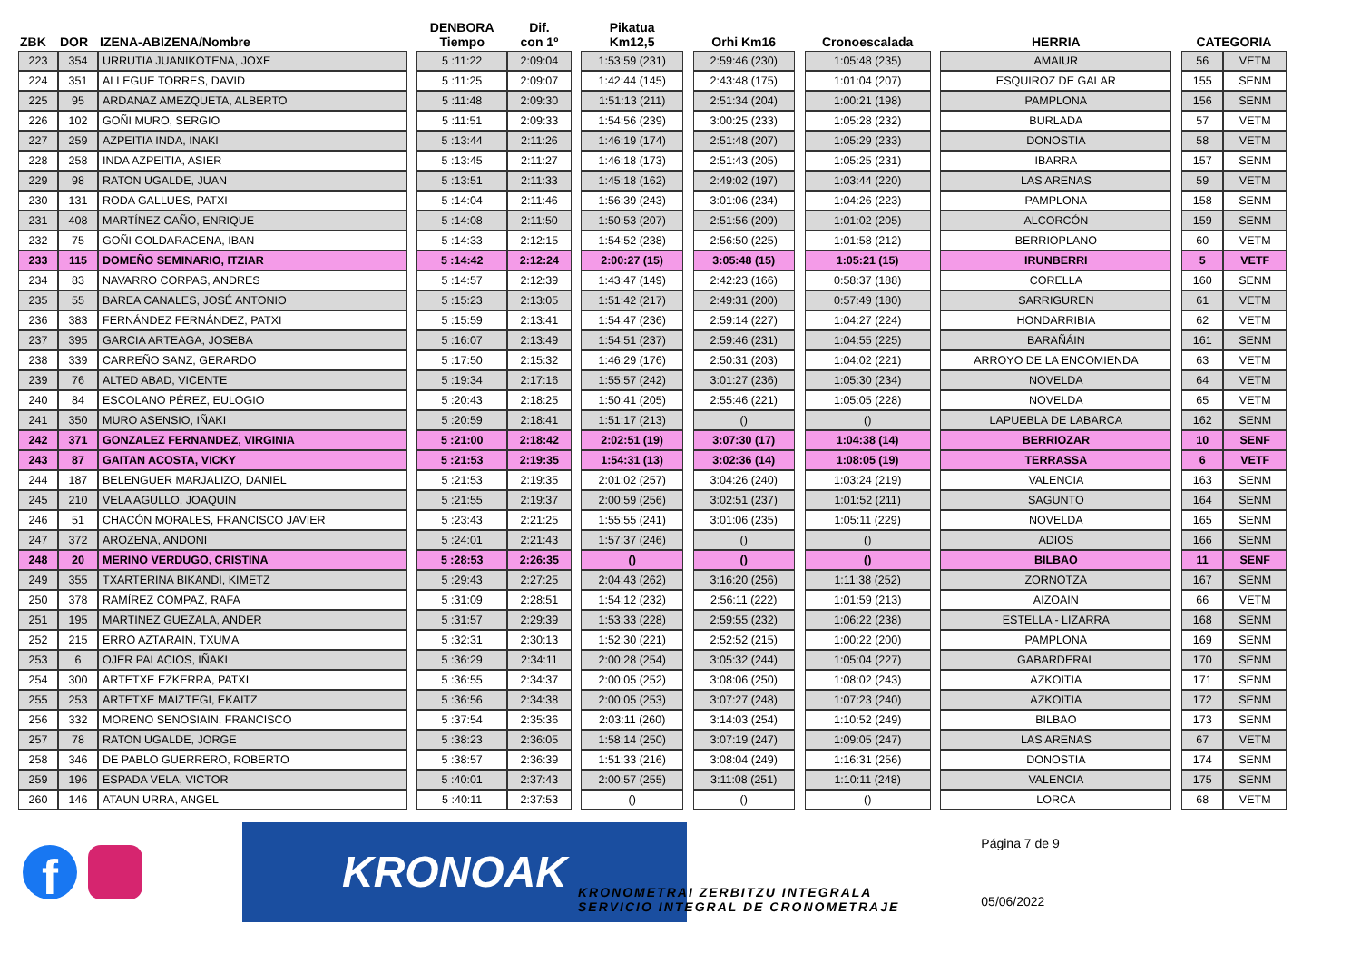| ZBK | DOR | IZENA-ABIZENA/Nombre | | DENBORA Tiempo | Dif. con 1º | | Pikatua Km12,5 | | Orhi Km16 | | Cronoescalada | | HERRIA | | CATEGORIA | |
| --- | --- | --- | --- | --- | --- | --- | --- | --- | --- | --- | --- | --- | --- | --- | --- | --- |
| 223 | 354 | URRUTIA JUANIKOTENA, JOXE | | 5 :11:22 | 2:09:04 | | 1:53:59 (231) | | 2:59:46 (230) | | 1:05:48 (235) | | AMAIUR | | 56 | VETM |
| 224 | 351 | ALLEGUE TORRES, DAVID | | 5 :11:25 | 2:09:07 | | 1:42:44 (145) | | 2:43:48 (175) | | 1:01:04 (207) | | ESQUIROZ DE GALAR | | 155 | SENM |
| 225 | 95 | ARDANAZ AMEZQUETA, ALBERTO | | 5 :11:48 | 2:09:30 | | 1:51:13 (211) | | 2:51:34 (204) | | 1:00:21 (198) | | PAMPLONA | | 156 | SENM |
| 226 | 102 | GOÑI MURO, SERGIO | | 5 :11:51 | 2:09:33 | | 1:54:56 (239) | | 3:00:25 (233) | | 1:05:28 (232) | | BURLADA | | 57 | VETM |
| 227 | 259 | AZPEITIA INDA, INAKI | | 5 :13:44 | 2:11:26 | | 1:46:19 (174) | | 2:51:48 (207) | | 1:05:29 (233) | | DONOSTIA | | 58 | VETM |
| 228 | 258 | INDA AZPEITIA, ASIER | | 5 :13:45 | 2:11:27 | | 1:46:18 (173) | | 2:51:43 (205) | | 1:05:25 (231) | | IBARRA | | 157 | SENM |
| 229 | 98 | RATON UGALDE, JUAN | | 5 :13:51 | 2:11:33 | | 1:45:18 (162) | | 2:49:02 (197) | | 1:03:44 (220) | | LAS ARENAS | | 59 | VETM |
| 230 | 131 | RODA GALLUES, PATXI | | 5 :14:04 | 2:11:46 | | 1:56:39 (243) | | 3:01:06 (234) | | 1:04:26 (223) | | PAMPLONA | | 158 | SENM |
| 231 | 408 | MARTÍNEZ CAÑO, ENRIQUE | | 5 :14:08 | 2:11:50 | | 1:50:53 (207) | | 2:51:56 (209) | | 1:01:02 (205) | | ALCORCÓN | | 159 | SENM |
| 232 | 75 | GOÑI GOLDARACENA, IBAN | | 5 :14:33 | 2:12:15 | | 1:54:52 (238) | | 2:56:50 (225) | | 1:01:58 (212) | | BERRIOPLANO | | 60 | VETM |
| 233 | 115 | DOMEÑO SEMINARIO, ITZIAR | | 5 :14:42 | 2:12:24 | | 2:00:27 (15) | | 3:05:48 (15) | | 1:05:21 (15) | | IRUNBERRI | | 5 | VETF |
| 234 | 83 | NAVARRO CORPAS, ANDRES | | 5 :14:57 | 2:12:39 | | 1:43:47 (149) | | 2:42:23 (166) | | 0:58:37 (188) | | CORELLA | | 160 | SENM |
| 235 | 55 | BAREA CANALES, JOSÉ ANTONIO | | 5 :15:23 | 2:13:05 | | 1:51:42 (217) | | 2:49:31 (200) | | 0:57:49 (180) | | SARRIGUREN | | 61 | VETM |
| 236 | 383 | FERNÁNDEZ FERNÁNDEZ, PATXI | | 5 :15:59 | 2:13:41 | | 1:54:47 (236) | | 2:59:14 (227) | | 1:04:27 (224) | | HONDARRIBIA | | 62 | VETM |
| 237 | 395 | GARCIA ARTEAGA, JOSEBA | | 5 :16:07 | 2:13:49 | | 1:54:51 (237) | | 2:59:46 (231) | | 1:04:55 (225) | | BARAÑÁIN | | 161 | SENM |
| 238 | 339 | CARREÑO SANZ, GERARDO | | 5 :17:50 | 2:15:32 | | 1:46:29 (176) | | 2:50:31 (203) | | 1:04:02 (221) | | ARROYO DE LA ENCOMIENDA | | 63 | VETM |
| 239 | 76 | ALTED ABAD, VICENTE | | 5 :19:34 | 2:17:16 | | 1:55:57 (242) | | 3:01:27 (236) | | 1:05:30 (234) | | NOVELDA | | 64 | VETM |
| 240 | 84 | ESCOLANO PÉREZ, EULOGIO | | 5 :20:43 | 2:18:25 | | 1:50:41 (205) | | 2:55:46 (221) | | 1:05:05 (228) | | NOVELDA | | 65 | VETM |
| 241 | 350 | MURO ASENSIO, IÑAKI | | 5 :20:59 | 2:18:41 | | 1:51:17 (213) | | () | | () | | LAPUEBLA DE LABARCA | | 162 | SENM |
| 242 | 371 | GONZALEZ FERNANDEZ, VIRGINIA | | 5 :21:00 | 2:18:42 | | 2:02:51 (19) | | 3:07:30 (17) | | 1:04:38 (14) | | BERRIOZAR | | 10 | SENF |
| 243 | 87 | GAITAN ACOSTA, VICKY | | 5 :21:53 | 2:19:35 | | 1:54:31 (13) | | 3:02:36 (14) | | 1:08:05 (19) | | TERRASSA | | 6 | VETF |
| 244 | 187 | BELENGUER MARJALIZO, DANIEL | | 5 :21:53 | 2:19:35 | | 2:01:02 (257) | | 3:04:26 (240) | | 1:03:24 (219) | | VALENCIA | | 163 | SENM |
| 245 | 210 | VELA AGULLO, JOAQUIN | | 5 :21:55 | 2:19:37 | | 2:00:59 (256) | | 3:02:51 (237) | | 1:01:52 (211) | | SAGUNTO | | 164 | SENM |
| 246 | 51 | CHACÓN MORALES, FRANCISCO JAVIER | | 5 :23:43 | 2:21:25 | | 1:55:55 (241) | | 3:01:06 (235) | | 1:05:11 (229) | | NOVELDA | | 165 | SENM |
| 247 | 372 | AROZENA, ANDONI | | 5 :24:01 | 2:21:43 | | 1:57:37 (246) | | () | | () | | ADIOS | | 166 | SENM |
| 248 | 20 | MERINO VERDUGO, CRISTINA | | 5 :28:53 | 2:26:35 | | () | | () | | () | | BILBAO | | 11 | SENF |
| 249 | 355 | TXARTERINA BIKANDI, KIMETZ | | 5 :29:43 | 2:27:25 | | 2:04:43 (262) | | 3:16:20 (256) | | 1:11:38 (252) | | ZORNOTZA | | 167 | SENM |
| 250 | 378 | RAMÍREZ COMPAZ, RAFA | | 5 :31:09 | 2:28:51 | | 1:54:12 (232) | | 2:56:11 (222) | | 1:01:59 (213) | | AIZOAIN | | 66 | VETM |
| 251 | 195 | MARTINEZ GUEZALA, ANDER | | 5 :31:57 | 2:29:39 | | 1:53:33 (228) | | 2:59:55 (232) | | 1:06:22 (238) | | ESTELLA - LIZARRA | | 168 | SENM |
| 252 | 215 | ERRO AZTARAIN, TXUMA | | 5 :32:31 | 2:30:13 | | 1:52:30 (221) | | 2:52:52 (215) | | 1:00:22 (200) | | PAMPLONA | | 169 | SENM |
| 253 | 6 | OJER PALACIOS, IÑAKI | | 5 :36:29 | 2:34:11 | | 2:00:28 (254) | | 3:05:32 (244) | | 1:05:04 (227) | | GABARDERAL | | 170 | SENM |
| 254 | 300 | ARTETXE EZKERRA, PATXI | | 5 :36:55 | 2:34:37 | | 2:00:05 (252) | | 3:08:06 (250) | | 1:08:02 (243) | | AZKOITIA | | 171 | SENM |
| 255 | 253 | ARTETXE MAIZTEGI, EKAITZ | | 5 :36:56 | 2:34:38 | | 2:00:05 (253) | | 3:07:27 (248) | | 1:07:23 (240) | | AZKOITIA | | 172 | SENM |
| 256 | 332 | MORENO SENOSIAIN, FRANCISCO | | 5 :37:54 | 2:35:36 | | 2:03:11 (260) | | 3:14:03 (254) | | 1:10:52 (249) | | BILBAO | | 173 | SENM |
| 257 | 78 | RATON UGALDE, JORGE | | 5 :38:23 | 2:36:05 | | 1:58:14 (250) | | 3:07:19 (247) | | 1:09:05 (247) | | LAS ARENAS | | 67 | VETM |
| 258 | 346 | DE PABLO GUERRERO, ROBERTO | | 5 :38:57 | 2:36:39 | | 1:51:33 (216) | | 3:08:04 (249) | | 1:16:31 (256) | | DONOSTIA | | 174 | SENM |
| 259 | 196 | ESPADA VELA, VICTOR | | 5 :40:01 | 2:37:43 | | 2:00:57 (255) | | 3:11:08 (251) | | 1:10:11 (248) | | VALENCIA | | 175 | SENM |
| 260 | 146 | ATAUN URRA, ANGEL | | 5 :40:11 | 2:37:53 | | () | | () | | () | | LORCA | | 68 | VETM |
f
KRONOAK
KRONOMETRAI ZERBITZU INTEGRALA
SERVICIO INTEGRAL DE CRONOMETRAJE
Página 7 de 9
05/06/2022